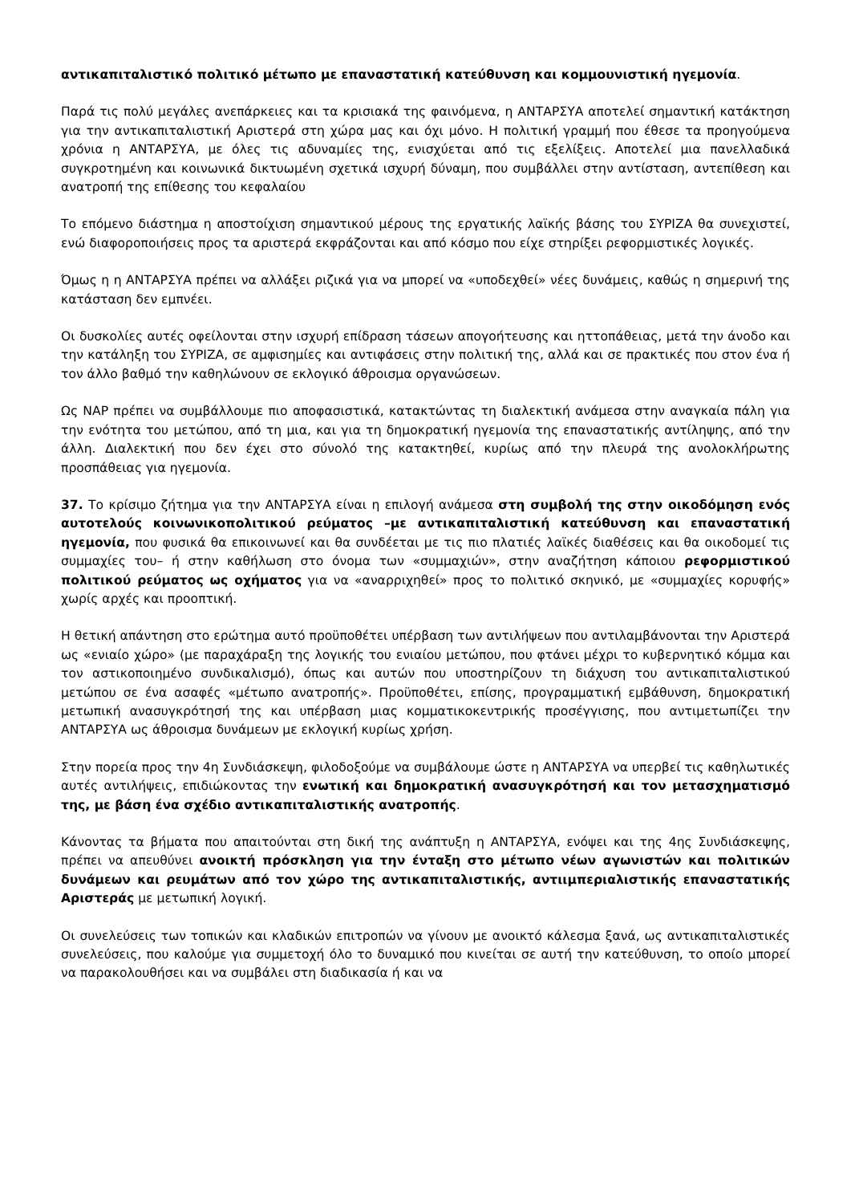αντικαπιταλιστικό πολιτικό μέτωπο με επαναστατική κατεύθυνση και κομμουνιστική ηγεμονία.
Παρά τις πολύ μεγάλες ανεπάρκειες και τα κρισιακά της φαινόμενα, η ΑΝΤΑΡΣΥΑ αποτελεί σημαντική κατάκτηση για την αντικαπιταλιστική Αριστερά στη χώρα μας και όχι μόνο. Η πολιτική γραμμή που έθεσε τα προηγούμενα χρόνια η ΑΝΤΑΡΣΥΑ, με όλες τις αδυναμίες της, ενισχύεται από τις εξελίξεις. Αποτελεί μια πανελλαδικά συγκροτημένη και κοινωνικά δικτυωμένη σχετικά ισχυρή δύναμη, που συμβάλλει στην αντίσταση, αντεπίθεση και ανατροπή της επίθεσης του κεφαλαίου
Το επόμενο διάστημα η αποστοίχιση σημαντικού μέρους της εργατικής λαϊκής βάσης του ΣΥΡΙΖΑ θα συνεχιστεί, ενώ διαφοροποιήσεις προς τα αριστερά εκφράζονται και από κόσμο που είχε στηρίξει ρεφορμιστικές λογικές.
Όμως η η ΑΝΤΑΡΣΥΑ πρέπει να αλλάξει ριζικά για να μπορεί να «υποδεχθεί» νέες δυνάμεις, καθώς η σημερινή της κατάσταση δεν εμπνέει.
Οι δυσκολίες αυτές οφείλονται στην ισχυρή επίδραση τάσεων απογοήτευσης και ηττοπάθειας, μετά την άνοδο και την κατάληξη του ΣΥΡΙΖΑ, σε αμφισημίες και αντιφάσεις στην πολιτική της, αλλά και σε πρακτικές που στον ένα ή τον άλλο βαθμό την καθηλώνουν σε εκλογικό άθροισμα οργανώσεων.
Ως ΝΑΡ πρέπει να συμβάλλουμε πιο αποφασιστικά, κατακτώντας τη διαλεκτική ανάμεσα στην αναγκαία πάλη για την ενότητα του μετώπου, από τη μια, και για τη δημοκρατική ηγεμονία της επαναστατικής αντίληψης, από την άλλη. Διαλεκτική που δεν έχει στο σύνολό της κατακτηθεί, κυρίως από την πλευρά της ανολοκλήρωτης προσπάθειας για ηγεμονία.
37. Το κρίσιμο ζήτημα για την ΑΝΤΑΡΣΥΑ είναι η επιλογή ανάμεσα στη συμβολή της στην οικοδόμηση ενός αυτοτελούς κοινωνικοπολιτικού ρεύματος –με αντικαπιταλιστική κατεύθυνση και επαναστατική ηγεμονία, που φυσικά θα επικοινωνεί και θα συνδέεται με τις πιο πλατιές λαϊκές διαθέσεις και θα οικοδομεί τις συμμαχίες του– ή στην καθήλωση στο όνομα των «συμμαχιών», στην αναζήτηση κάποιου ρεφορμιστικού πολιτικού ρεύματος ως οχήματος για να «αναρριχηθεί» προς το πολιτικό σκηνικό, με «συμμαχίες κορυφής» χωρίς αρχές και προοπτική.
Η θετική απάντηση στο ερώτημα αυτό προϋποθέτει υπέρβαση των αντιλήψεων που αντιλαμβάνονται την Αριστερά ως «ενιαίο χώρο» (με παραχάραξη της λογικής του ενιαίου μετώπου, που φτάνει μέχρι το κυβερνητικό κόμμα και τον αστικοποιημένο συνδικαλισμό), όπως και αυτών που υποστηρίζουν τη διάχυση του αντικαπιταλιστικού μετώπου σε ένα ασαφές «μέτωπο ανατροπής». Προϋποθέτει, επίσης, προγραμματική εμβάθυνση, δημοκρατική μετωπική ανασυγκρότησή της και υπέρβαση μιας κομματικοκεντρικής προσέγγισης, που αντιμετωπίζει την ΑΝΤΑΡΣΥΑ ως άθροισμα δυνάμεων με εκλογική κυρίως χρήση.
Στην πορεία προς την 4η Συνδιάσκεψη, φιλοδοξούμε να συμβάλουμε ώστε η ΑΝΤΑΡΣΥΑ να υπερβεί τις καθηλωτικές αυτές αντιλήψεις, επιδιώκοντας την ενωτική και δημοκρατική ανασυγκρότησή και τον μετασχηματισμό της, με βάση ένα σχέδιο αντικαπιταλιστικής ανατροπής.
Κάνοντας τα βήματα που απαιτούνται στη δική της ανάπτυξη η ΑΝΤΑΡΣΥΑ, ενόψει και της 4ης Συνδιάσκεψης, πρέπει να απευθύνει ανοικτή πρόσκληση για την ένταξη στο μέτωπο νέων αγωνιστών και πολιτικών δυνάμεων και ρευμάτων από τον χώρο της αντικαπιταλιστικής, αντιιμπεριαλιστικής επαναστατικής Αριστεράς με μετωπική λογική.
Οι συνελεύσεις των τοπικών και κλαδικών επιτροπών να γίνουν με ανοικτό κάλεσμα ξανά, ως αντικαπιταλιστικές συνελεύσεις, που καλούμε για συμμετοχή όλο το δυναμικό που κινείται σε αυτή την κατεύθυνση, το οποίο μπορεί να παρακολουθήσει και να συμβάλει στη διαδικασία ή και να